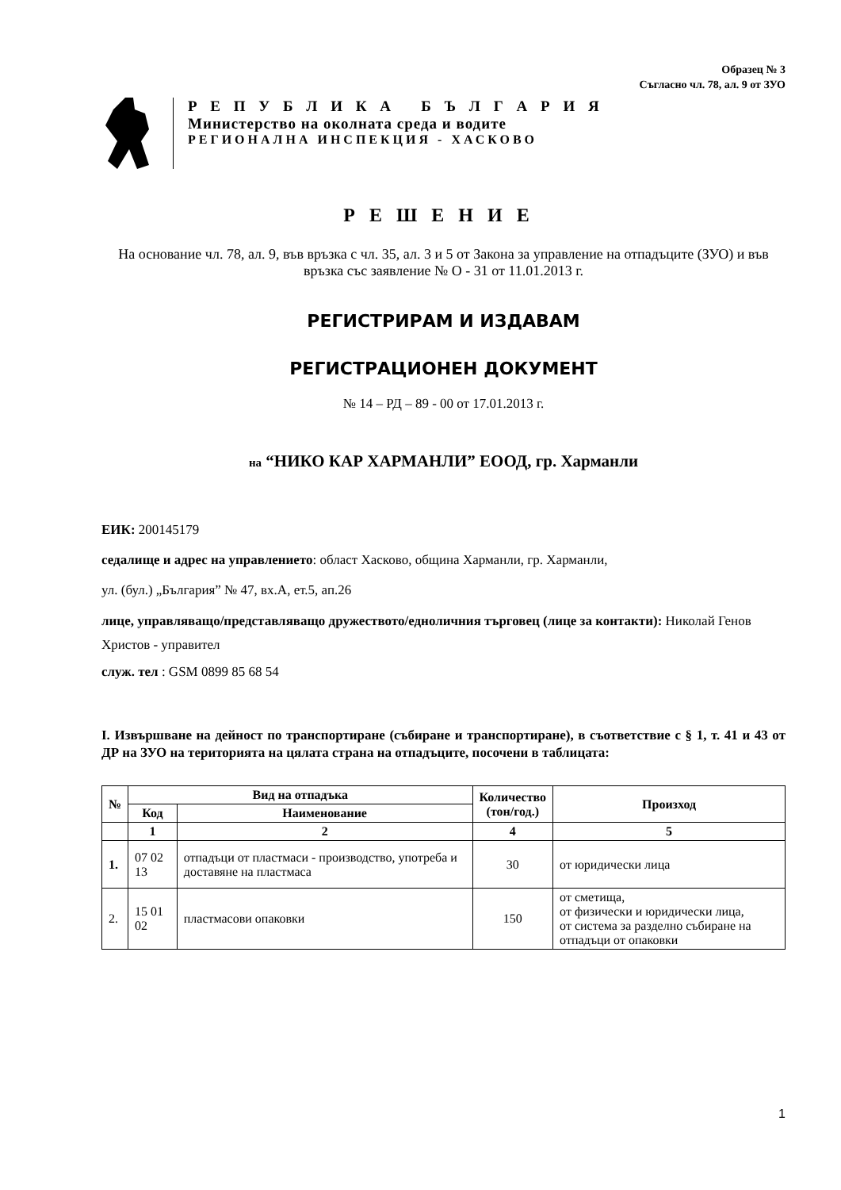Образец № 3
Съгласно чл. 78, ал. 9 от ЗУО
Р Е П У Б Л И К А Б Ъ Л Г А Р И Я
Министерство на околната среда и водите
РЕГИОНАЛНА ИНСПЕКЦИЯ - ХАСКОВО
РЕШЕНИЕ
На основание чл. 78, ал. 9, във връзка с чл. 35, ал. 3 и 5 от Закона за управление на отпадъците (ЗУО) и във връзка със заявление № О - 31 от 11.01.2013 г.
РЕГИСТРИРАМ И ИЗДАВАМ
РЕГИСТРАЦИОНЕН ДОКУМЕНТ
№ 14 – РД – 89 - 00 от 17.01.2013 г.
на “НИКО КАР ХАРМАНЛИ” ЕООД, гр. Харманли
ЕИК: 200145179
седалище и адрес на управлението: област Хасково, община Харманли, гр. Харманли,
ул. (бул.) „България” № 47, вх.А, ет.5, ап.26
лице, управляващо/представляващо дружеството/едноличния търговец (лице за контакти): Николай Генов Христов - управител
служ. тел : GSM 0899 85 68 54
І. Извършване на дейност по транспортиране (събиране и транспортиране), в съответствие с § 1, т. 41 и 43 от ДР на ЗУО на територията на цялата страна на отпадъците, посочени в таблицата:
| № | Вид на отпадъка | | Количество (тон/год.) | Произход |
| --- | --- | --- | --- | --- |
| | Код | Наименование | | |
| | 1 | 2 | 4 | 5 |
| 1. | 07 02 13 | отпадъци от пластмаси - производство, употреба и доставяне на пластмаса | 30 | от юридически лица |
| 2. | 15 01 02 | пластмасови опаковки | 150 | от сметища, от физически и юридически лица, от система за разделно събиране на отпадъци от опаковки |
1